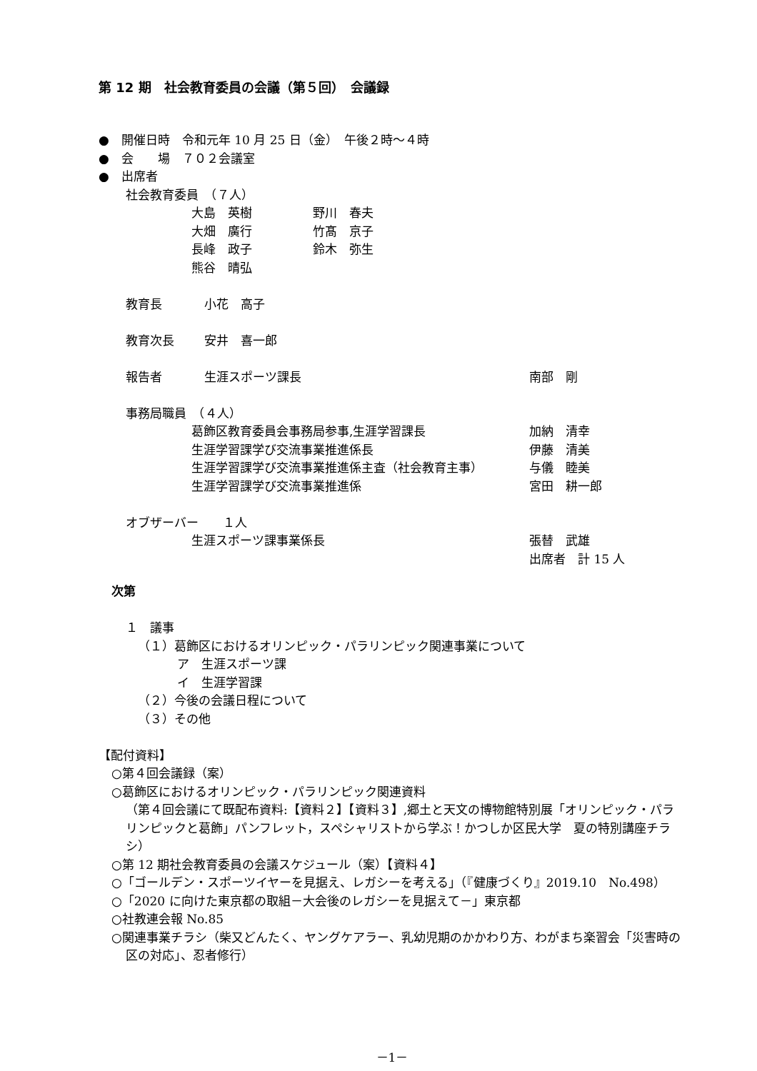第 12 期　社会教育委員の会議（第５回）　会議録
●　開催日時　令和元年 10 月 25 日（金）　午後２時～４時
●　会　　場　７０２会議室
●　出席者
社会教育委員　（７人）
大島　英樹 野川　春夫
大畑　廣行 竹髙　京子
長峰　政子 鈴木　弥生
熊谷　晴弘
教育長 小花　高子
教育次長 安井　喜一郎
報告者 生涯スポーツ課長 南部　剛
事務局職員　（４人）
葛飾区教育委員会事務局参事,生涯学習課長 加納　清幸
生涯学習課学び交流事業推進係長 伊藤　清美
生涯学習課学び交流事業推進係主査（社会教育主事） 与儀　睦美
生涯学習課学び交流事業推進係 宮田　耕一郎
オブザーバー　　１人
生涯スポーツ課事業係長 張替　武雄
出席者　計 15 人
次第
１　議事
（１）葛飾区におけるオリンピック・パラリンピック関連事業について
ア　生涯スポーツ課
イ　生涯学習課
（２）今後の会議日程について
（３）その他
【配付資料】
○第４回会議録（案）
○葛飾区におけるオリンピック・パラリンピック関連資料
（第４回会議にて既配布資料:【資料２】【資料３】,郷土と天文の博物館特別展「オリンピック・パラリンピックと葛飾」パンフレット，スペシャリストから学ぶ！かつしか区民大学　夏の特別講座チラシ）
○第 12 期社会教育委員の会議スケジュール（案）【資料４】
○「ゴールデン・スポーツイヤーを見据え、レガシーを考える」（『健康づくり』2019.10　No.498）
○「2020 に向けた東京都の取組－大会後のレガシーを見据えて－」東京都
○社教連会報 No.85
○関連事業チラシ（柴又どんたく、ヤングケアラー、乳幼児期のかかわり方、わがまち楽習会「災害時の区の対応」、忍者修行）
－1－